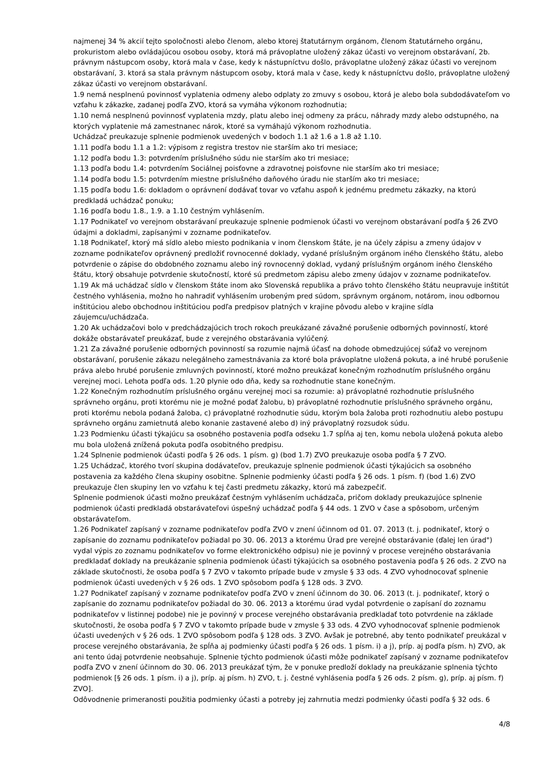najmenej 34 % akcií tejto spoločnosti alebo členom, alebo ktorej štatutárnym orgánom, členom štatutárneho orgánu, prokuristom alebo ovládajúcou osobou osoby, ktorá má právoplatne uložený zákaz účasti vo verejnom obstarávaní, 2b. právnym nástupcom osoby, ktorá mala v čase, kedy k nástupníctvu došlo, právoplatne uložený zákaz účasti vo verejnom obstarávaní, 3. ktorá sa stala právnym nástupcom osoby, ktorá mala v čase, kedy k nástupníctvu došlo, právoplatne uložený zákaz účasti vo verejnom obstarávaní.
1.9 nemá nesplnenú povinnosť vyplatenia odmeny alebo odplaty zo zmuvy s osobou, ktorá je alebo bola subdodávateľom vo vzťahu k zákazke, zadanej podľa ZVO, ktorá sa vymáha výkonom rozhodnutia;
1.10 nemá nesplnenú povinnosť vyplatenia mzdy, platu alebo inej odmeny za prácu, náhrady mzdy alebo odstupného, na ktorých vyplatenie má zamestnanec nárok, ktoré sa vymáhajú výkonom rozhodnutia.
Uchádzač preukazuje splnenie podmienok uvedených v bodoch 1.1 až 1.6 a 1.8 až 1.10.
1.11 podľa bodu 1.1 a 1.2: výpisom z registra trestov nie starším ako tri mesiace;
1.12 podľa bodu 1.3: potvrdením príslušného súdu nie starším ako tri mesiace;
1.13 podľa bodu 1.4: potvrdením Sociálnej poisťovne a zdravotnej poisťovne nie starším ako tri mesiace;
1.14 podľa bodu 1.5: potvrdením miestne príslušného daňového úradu nie starším ako tri mesiace;
1.15 podľa bodu 1.6: dokladom o oprávnení dodávať tovar vo vzťahu aspoň k jednému predmetu zákazky, na ktorú predkladá uchádzač ponuku;
1.16 podľa bodu 1.8., 1.9. a 1.10 čestným vyhlásením.
1.17 Podnikateľ vo verejnom obstarávaní preukazuje splnenie podmienok účasti vo verejnom obstarávaní podľa § 26 ZVO údajmi a dokladmi, zapísanými v zozname podnikateľov.
1.18 Podnikateľ, ktorý má sídlo alebo miesto podnikania v inom členskom štáte, je na účely zápisu a zmeny údajov v zozname podnikateľov oprávnený predložiť rovnocenné doklady, vydané príslušným orgánom iného členského štátu, alebo potvrdenie o zápise do obdobného zoznamu alebo iný rovnocenný doklad, vydaný príslušným orgánom iného členského štátu, ktorý obsahuje potvrdenie skutočností, ktoré sú predmetom zápisu alebo zmeny údajov v zozname podnikateľov.
1.19 Ak má uchádzač sídlo v členskom štáte inom ako Slovenská republika a právo tohto členského štátu neupravuje inštitút čestného vyhlásenia, možno ho nahradiť vyhlásením urobeným pred súdom, správnym orgánom, notárom, inou odbornou inštitúciou alebo obchodnou inštitúciou podľa predpisov platných v krajine pôvodu alebo v krajine sídla záujemcu/uchádzača.
1.20 Ak uchádzačovi bolo v predchádzajúcich troch rokoch preukázané závažné porušenie odborných povinností, ktoré dokáže obstarávateľ preukázať, bude z verejného obstarávania vylúčený.
1.21 Za závažné porušenie odborných povinností sa rozumie najmä účasť na dohode obmedzujúcej súťaž vo verejnom obstarávaní, porušenie zákazu nelegálneho zamestnávania za ktoré bola právoplatne uložená pokuta, a iné hrubé porušenie práva alebo hrubé porušenie zmluvných povinností, ktoré možno preukázať konečným rozhodnutím príslušného orgánu verejnej moci. Lehota podľa ods. 1.20 plynie odo dňa, kedy sa rozhodnutie stane konečným.
1.22 Konečným rozhodnutím príslušného orgánu verejnej moci sa rozumie: a) právoplatné rozhodnutie príslušného správneho orgánu, proti ktorému nie je možné podať žalobu, b) právoplatné rozhodnutie príslušného správneho orgánu, proti ktorému nebola podaná žaloba, c) právoplatné rozhodnutie súdu, ktorým bola žaloba proti rozhodnutiu alebo postupu správneho orgánu zamietnutá alebo konanie zastavené alebo d) iný právoplatný rozsudok súdu.
1.23 Podmienku účasti týkajúcu sa osobného postavenia podľa odseku 1.7 spĺňa aj ten, komu nebola uložená pokuta alebo mu bola uložená znížená pokuta podľa osobitného predpisu.
1.24 Splnenie podmienok účasti podľa § 26 ods. 1 písm. g) (bod 1.7) ZVO preukazuje osoba podľa § 7 ZVO.
1.25 Uchádzač, ktorého tvorí skupina dodávateľov, preukazuje splnenie podmienok účasti týkajúcich sa osobného postavenia za každého člena skupiny osobitne. Splnenie podmienky účasti podľa § 26 ods. 1 písm. f) (bod 1.6) ZVO preukazuje člen skupiny len vo vzťahu k tej časti predmetu zákazky, ktorú má zabezpečiť.
Splnenie podmienok účasti možno preukázať čestným vyhlásením uchádzača, pričom doklady preukazujúce splnenie podmienok účasti predkladá obstarávateľovi úspešný uchádzač podľa § 44 ods. 1 ZVO v čase a spôsobom, určeným obstarávateľom.
1.26 Podnikateľ zapísaný v zozname podnikateľov podľa ZVO v znení účinnom od 01. 07. 2013 (t. j. podnikateľ, ktorý o zapísanie do zoznamu podnikateľov požiadal po 30. 06. 2013 a ktorému Úrad pre verejné obstarávanie (ďalej len úrad") vydal výpis zo zoznamu podnikateľov vo forme elektronického odpisu) nie je povinný v procese verejného obstarávania predkladať doklady na preukázanie splnenia podmienok účasti týkajúcich sa osobného postavenia podľa § 26 ods. 2 ZVO na základe skutočnosti, že osoba podľa § 7 ZVO v takomto prípade bude v zmysle § 33 ods. 4 ZVO vyhodnocovať splnenie podmienok účasti uvedených v § 26 ods. 1 ZVO spôsobom podľa § 128 ods. 3 ZVO.
1.27 Podnikateľ zapísaný v zozname podnikateľov podľa ZVO v znení účinnom do 30. 06. 2013 (t. j. podnikateľ, ktorý o zapísanie do zoznamu podnikateľov požiadal do 30. 06. 2013 a ktorému úrad vydal potvrdenie o zapísaní do zoznamu podnikateľov v listinnej podobe) nie je povinný v procese verejného obstarávania predkladať toto potvrdenie na základe skutočnosti, že osoba podľa § 7 ZVO v takomto prípade bude v zmysle § 33 ods. 4 ZVO vyhodnocovať splnenie podmienok účasti uvedených v § 26 ods. 1 ZVO spôsobom podľa § 128 ods. 3 ZVO. Avšak je potrebné, aby tento podnikateľ preukázal v procese verejného obstarávania, že spĺňa aj podmienky účasti podľa § 26 ods. 1 písm. i) a j), príp. aj podľa písm. h) ZVO, ak ani tento údaj potvrdenie neobsahuje. Splnenie týchto podmienok účasti môže podnikateľ zapísaný v zozname podnikateľov podľa ZVO v znení účinnom do 30. 06. 2013 preukázať tým, že v ponuke predloží doklady na preukázanie splnenia týchto podmienok [§ 26 ods. 1 písm. i) a j), príp. aj písm. h) ZVO, t. j. čestné vyhlásenia podľa § 26 ods. 2 písm. g), príp. aj písm. f) ZVO].
Odôvodnenie primeranosti použitia podmienky účasti a potreby jej zahrnutia medzi podmienky účasti podľa § 32 ods. 6
4/8